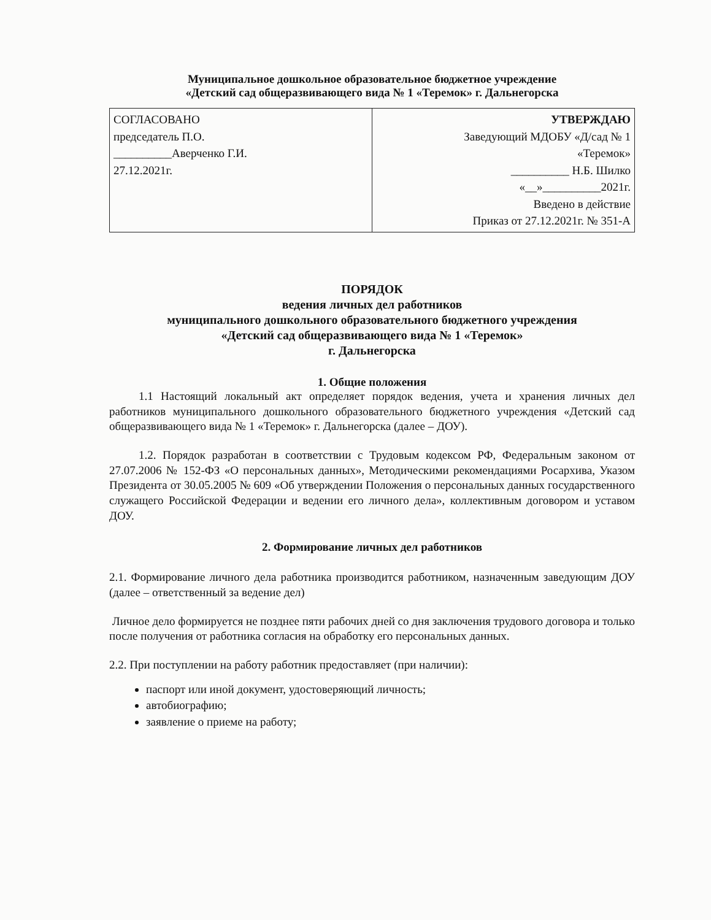Муниципальное дошкольное образовательное бюджетное учреждение
«Детский сад общеразвивающего вида № 1 «Теремок» г. Дальнегорска
| СОГЛАСОВАНО председатель П.О. __________Аверченко Г.И. 27.12.2021г. | УТВЕРЖДАЮ Заведующий МДОБУ «Д/сад № 1 «Теремок» __________ Н.Б. Шилко «__»__________2021г. Введено в действие Приказ от 27.12.2021г. № 351-А |
ПОРЯДОК
ведения личных дел работников
муниципального дошкольного образовательного бюджетного учреждения
«Детский сад общеразвивающего вида № 1 «Теремок»
г. Дальнегорска
1. Общие положения
1.1 Настоящий локальный акт определяет порядок ведения, учета и хранения личных дел работников муниципального дошкольного образовательного бюджетного учреждения «Детский сад общеразвивающего вида № 1 «Теремок» г. Дальнегорска (далее – ДОУ).
1.2. Порядок разработан в соответствии с Трудовым кодексом РФ, Федеральным законом от 27.07.2006 № 152-ФЗ «О персональных данных», Методическими рекомендациями Росархива, Указом Президента от 30.05.2005 № 609 «Об утверждении Положения о персональных данных государственного служащего Российской Федерации и ведении его личного дела», коллективным договором и уставом ДОУ.
2. Формирование личных дел работников
2.1. Формирование личного дела работника производится работником, назначенным заведующим ДОУ (далее – ответственный за ведение дел)
Личное дело формируется не позднее пяти рабочих дней со дня заключения трудового договора и только после получения от работника согласия на обработку его персональных данных.
2.2. При поступлении на работу работник предоставляет (при наличии):
паспорт или иной документ, удостоверяющий личность;
автобиографию;
заявление о приеме на работу;